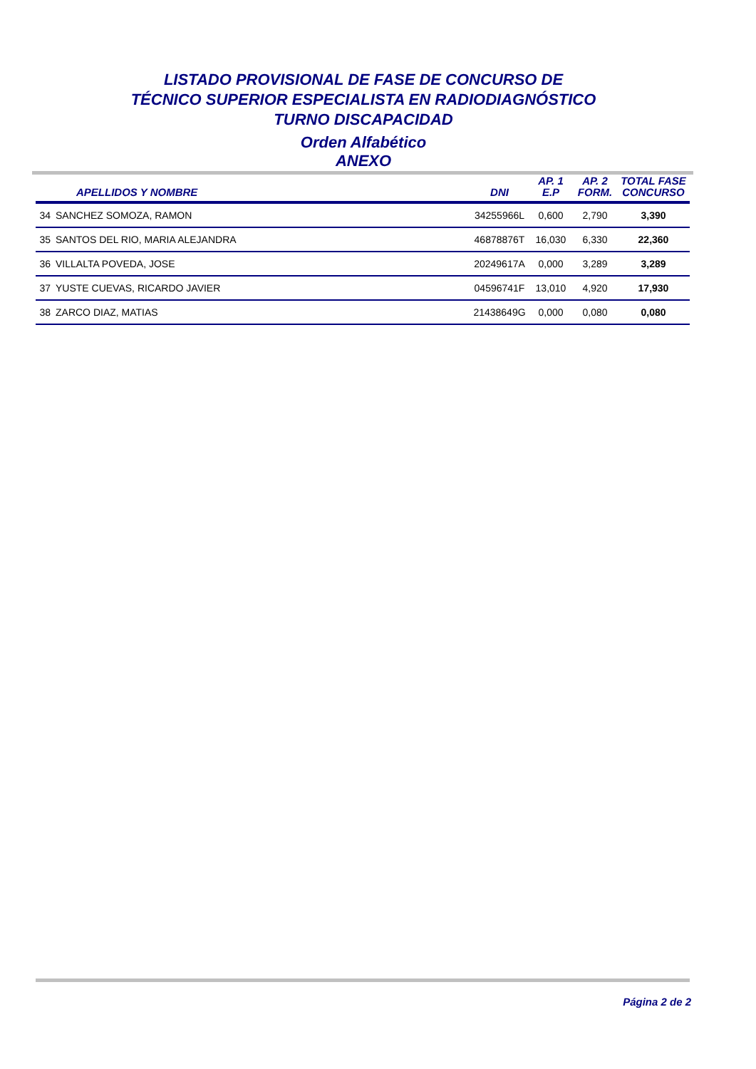LISTADO PROVISIONAL DE FASE DE CONCURSO DE
TÉCNICO SUPERIOR ESPECIALISTA EN RADIODIAGNÓSTICO
TURNO DISCAPACIDAD
Orden Alfabético
ANEXO
| | APELLIDOS Y NOMBRE | DNI | AP. 1 E.P | AP. 2 FORM. | TOTAL FASE CONCURSO |
| --- | --- | --- | --- | --- | --- |
| 34 | SANCHEZ SOMOZA, RAMON | 34255966L | 0,600 | 2,790 | 3,390 |
| 35 | SANTOS DEL RIO, MARIA ALEJANDRA | 46878876T | 16,030 | 6,330 | 22,360 |
| 36 | VILLALTA POVEDA, JOSE | 20249617A | 0,000 | 3,289 | 3,289 |
| 37 | YUSTE CUEVAS, RICARDO JAVIER | 04596741F | 13,010 | 4,920 | 17,930 |
| 38 | ZARCO DIAZ, MATIAS | 21438649G | 0,000 | 0,080 | 0,080 |
Página 2 de 2